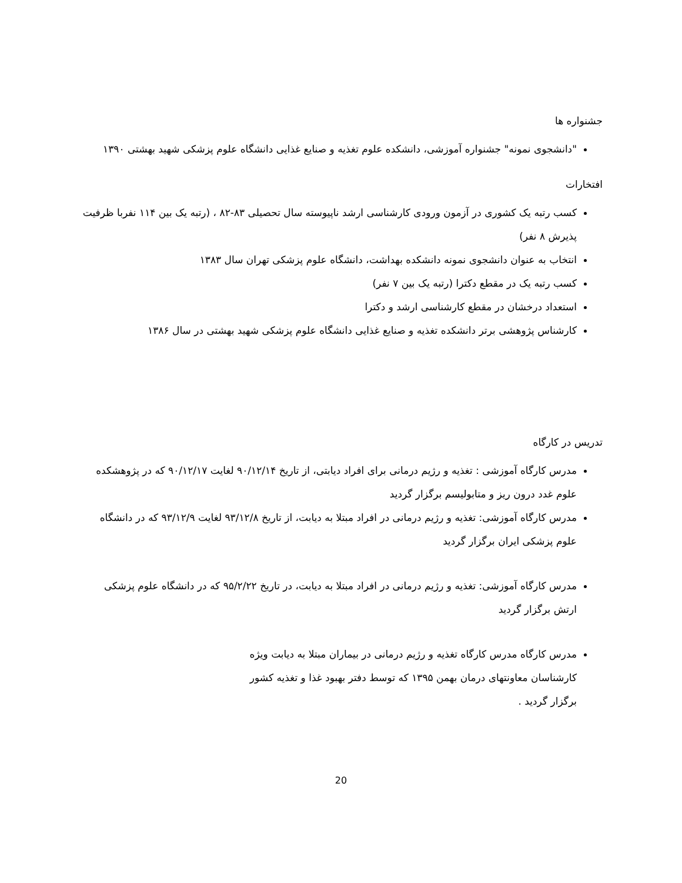جشنواره ها
"دانشجوی نمونه" جشنواره آموزشی، دانشکده علوم تغذیه و صنایع غذایی دانشگاه علوم پزشکی شهید بهشتی ۱۳۹۰
افتخارات
کسب رتبه یک کشوری در آزمون ورودی کارشناسی ارشد ناپیوسته سال تحصیلی ۸۳-۸۲ ، (رتبه یک بین ۱۱۴ نفربا ظرفیت پذیرش ۸ نفر)
انتخاب به عنوان دانشجوی نمونه دانشکده بهداشت، دانشگاه علوم پزشکی تهران سال ۱۳۸۳
کسب رتبه یک در مقطع دکترا (رتبه یک بین ۷ نفر)
استعداد درخشان در مقطع کارشناسی ارشد و دکترا
کارشناس پژوهشی برتر دانشکده تغذیه و صنایع غذایی دانشگاه علوم پزشکی شهید بهشتی در سال ۱۳۸۶
تدریس در کارگاه
مدرس کارگاه آموزشی : تغذیه و رژیم درمانی برای افراد دیابتی، از تاریخ ۹۰/۱۲/۱۴ لغایت ۹۰/۱۲/۱۷ که در پژوهشکده علوم غدد درون ریز و متابولیسم برگزار گردید
مدرس کارگاه آموزشی: تغذیه و رژیم درمانی در افراد مبتلا به دیابت، از تاریخ ۹۳/۱۲/۸ لغایت ۹۳/۱۲/۹ که در دانشگاه علوم پزشکی ایران برگزار گردید
مدرس کارگاه آموزشی: تغذیه و رژیم درمانی در افراد مبتلا به دیابت، در تاریخ ۹۵/۲/۲۲ که در دانشگاه علوم پزشکی ارتش برگزار گردید
مدرس کارگاه مدرس کارگاه تغذیه و رژیم درمانی در بیماران مبتلا به دیابت ویژه کارشناسان معاونتهای درمان بهمن ۱۳۹۵ که توسط دفتر بهبود غذا و تغذیه کشور برگزار گردید .
20